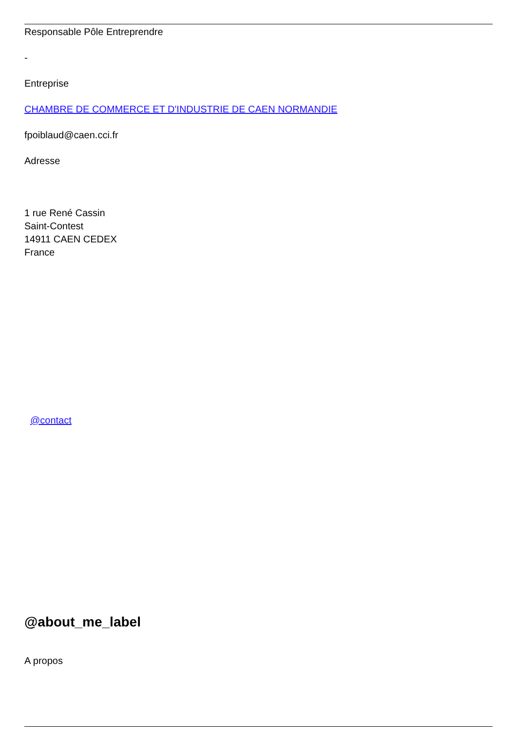Responsable Pôle Entreprendre
-
Entreprise
CHAMBRE DE COMMERCE ET D'INDUSTRIE DE CAEN NORMANDIE
fpoiblaud@caen.cci.fr
Adresse
1 rue René Cassin
Saint-Contest
14911 CAEN CEDEX
France
@contact
@about_me_label
A propos